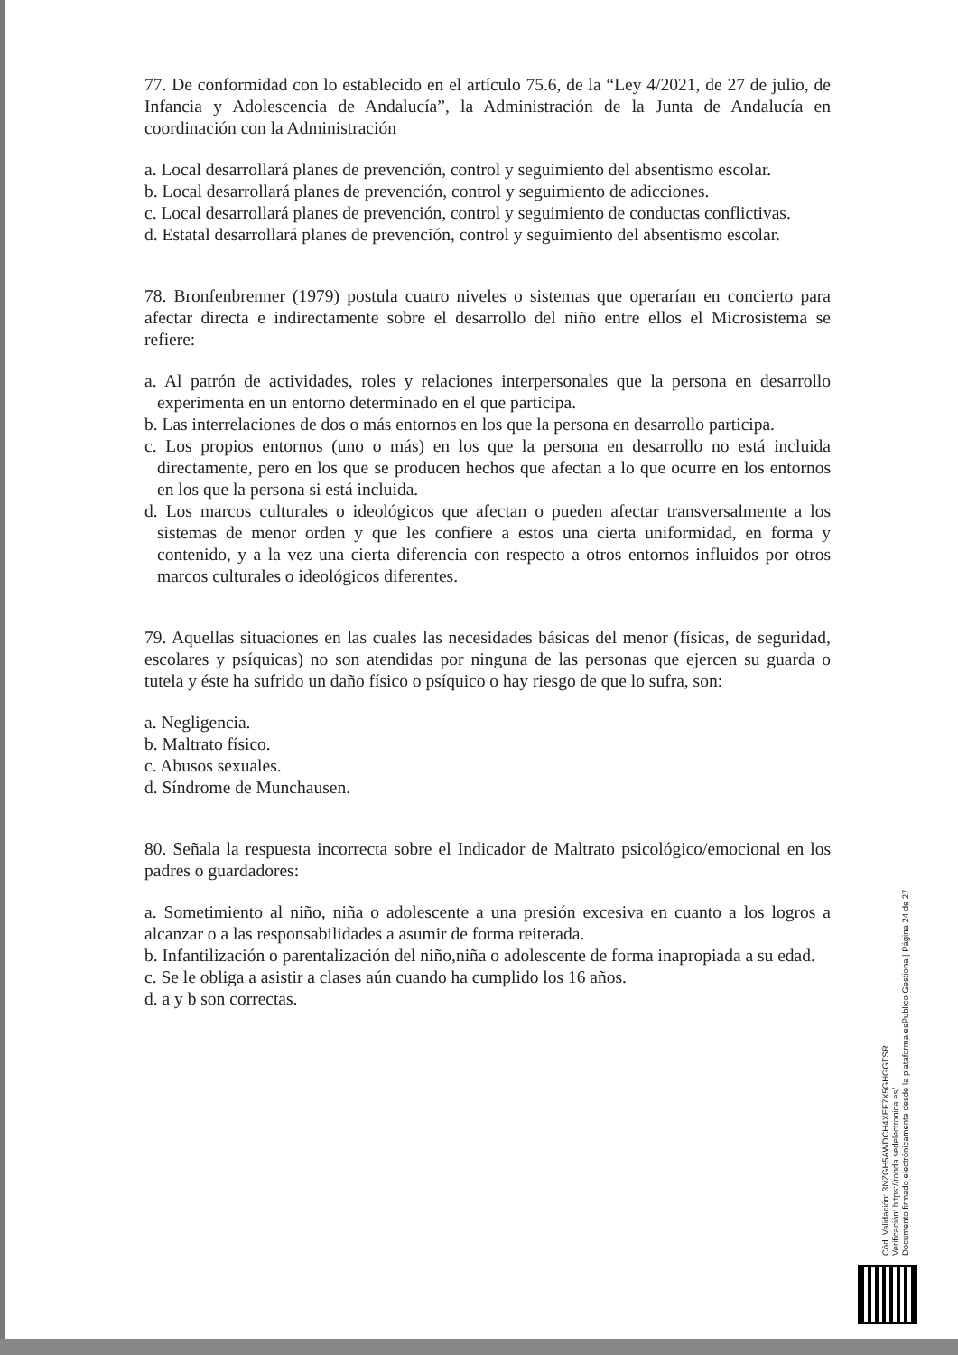77. De conformidad con lo establecido en el artículo 75.6, de la “Ley 4/2021, de 27 de julio, de Infancia y Adolescencia de Andalucía”, la Administración de la Junta de Andalucía en coordinación con la Administración
a. Local desarrollará planes de prevención, control y seguimiento del absentismo escolar.
b. Local desarrollará planes de prevención, control y seguimiento de adicciones.
c. Local desarrollará planes de prevención, control y seguimiento de conductas conflictivas.
d. Estatal desarrollará planes de prevención, control y seguimiento del absentismo escolar.
78. Bronfenbrenner (1979) postula cuatro niveles o sistemas que operarían en concierto para afectar directa e indirectamente sobre el desarrollo del niño entre ellos el Microsistema se refiere:
a. Al patrón de actividades, roles y relaciones interpersonales que la persona en desarrollo experimenta en un entorno determinado en el que participa.
b. Las interrelaciones de dos o más entornos en los que la persona en desarrollo participa.
c. Los propios entornos (uno o más) en los que la persona en desarrollo no está incluida directamente, pero en los que se producen hechos que afectan a lo que ocurre en los entornos en los que la persona si está incluida.
d. Los marcos culturales o ideológicos que afectan o pueden afectar transversalmente a los sistemas de menor orden y que les confiere a estos una cierta uniformidad, en forma y contenido, y a la vez una cierta diferencia con respecto a otros entornos influidos por otros marcos culturales o ideológicos diferentes.
79. Aquellas situaciones en las cuales las necesidades básicas del menor (físicas, de seguridad, escolares y psíquicas) no son atendidas por ninguna de las personas que ejercen su guarda o tutela y éste ha sufrido un daño físico o psíquico o hay riesgo de que lo sufra, son:
a. Negligencia.
b. Maltrato físico.
c. Abusos sexuales.
d. Síndrome de Munchausen.
80. Señala la respuesta incorrecta sobre el Indicador de Maltrato psicológico/emocional en los padres o guardadores:
a. Sometimiento al niño, niña o adolescente a una presión excesiva en cuanto a los logros a alcanzar o a las responsabilidades a asumir de forma reiterada.
b. Infantilización o parentalización del niño,niña o adolescente de forma inapropiada a su edad.
c. Se le obliga a asistir a clases aún cuando ha cumplido los 16 años.
d. a y b son correctas.
Cód. Validación: 3NZGH5AWDCH4XEF7X5GHGGTSR
Verificación: https://ronda.sedelectronica.es/
Documento firmado electrónicamente desde la plataforma esPublico Gestiona | Página 24 de 27